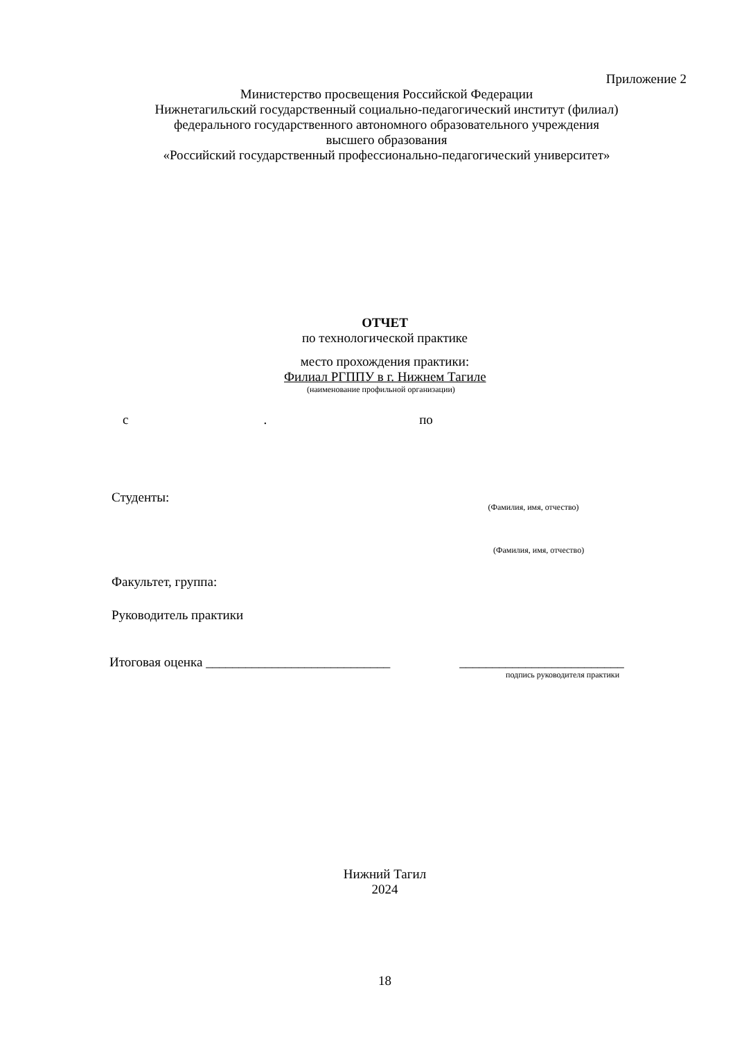Приложение 2
Министерство просвещения Российской Федерации
Нижнетагильский государственный социально-педагогический институт (филиал)
федерального государственного автономного образовательного учреждения
высшего образования
«Российский государственный профессионально-педагогический университет»
ОТЧЕТ
по технологической практике
место прохождения практики:
Филиал РГППУ в г. Нижнем Тагиле
(наименование профильной организации)
с. по
Студенты: (Фамилия, имя, отчество)
(Фамилия, имя, отчество)
Факультет, группа:
Руководитель практики
Итоговая оценка ____________________________ _________________________
подпись руководителя практики
Нижний Тагил
2024
18